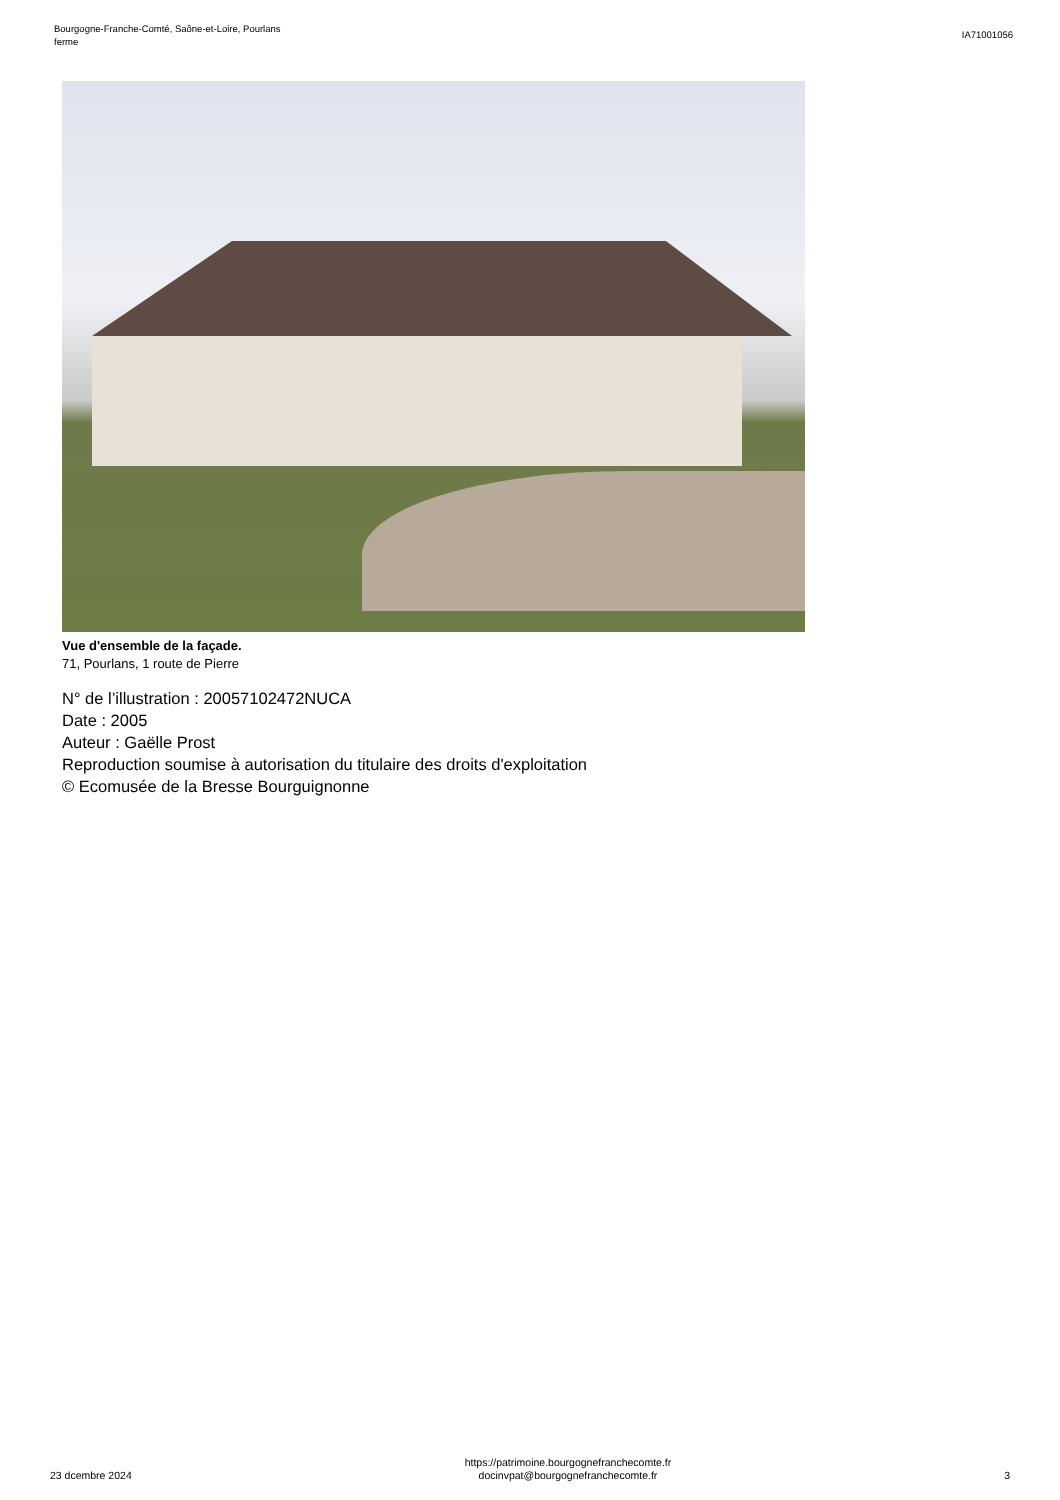Bourgogne-Franche-Comté, Saône-et-Loire, Pourlans
ferme
IA71001056
Vue d'ensemble de la façade.
71, Pourlans, 1 route de Pierre
N° de l’illustration : 20057102472NUCA
Date : 2005
Auteur : Gaëlle Prost
Reproduction soumise à autorisation du titulaire des droits d'exploitation
© Ecomusée de la Bresse Bourguignonne
23 dcembre 2024
https://patrimoine.bourgognefranchecomte.fr
docinvpat@bourgognefranchecomte.fr
3